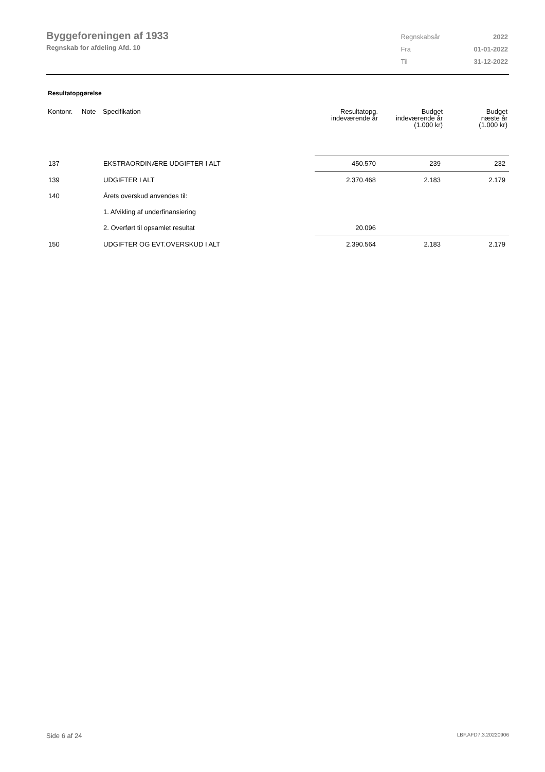Byggeforeningen af 1933
Regnskab for afdeling Afd. 10
| Regnskabsår | 2022 |
| Fra | 01-01-2022 |
| Til | 31-12-2022 |
Resultatopgørelse
| Kontonr. | Note | Specifikation | Resultatopg. indeværende år | Budget indeværende år (1.000 kr) | Budget næste år (1.000 kr) |
| --- | --- | --- | --- | --- | --- |
| 137 | | EKSTRAORDINÆRE UDGIFTER I ALT | 450.570 | 239 | 232 |
| 139 | | UDGIFTER I ALT | 2.370.468 | 2.183 | 2.179 |
| 140 | | Årets overskud anvendes til: | | | |
| | | 1. Afvikling af underfinansiering | | | |
| | | 2. Overført til opsamlet resultat | 20.096 | | |
| 150 | | UDGIFTER OG EVT.OVERSKUD I ALT | 2.390.564 | 2.183 | 2.179 |
Side 6 af 24 LBF.AFD7.3.20220906